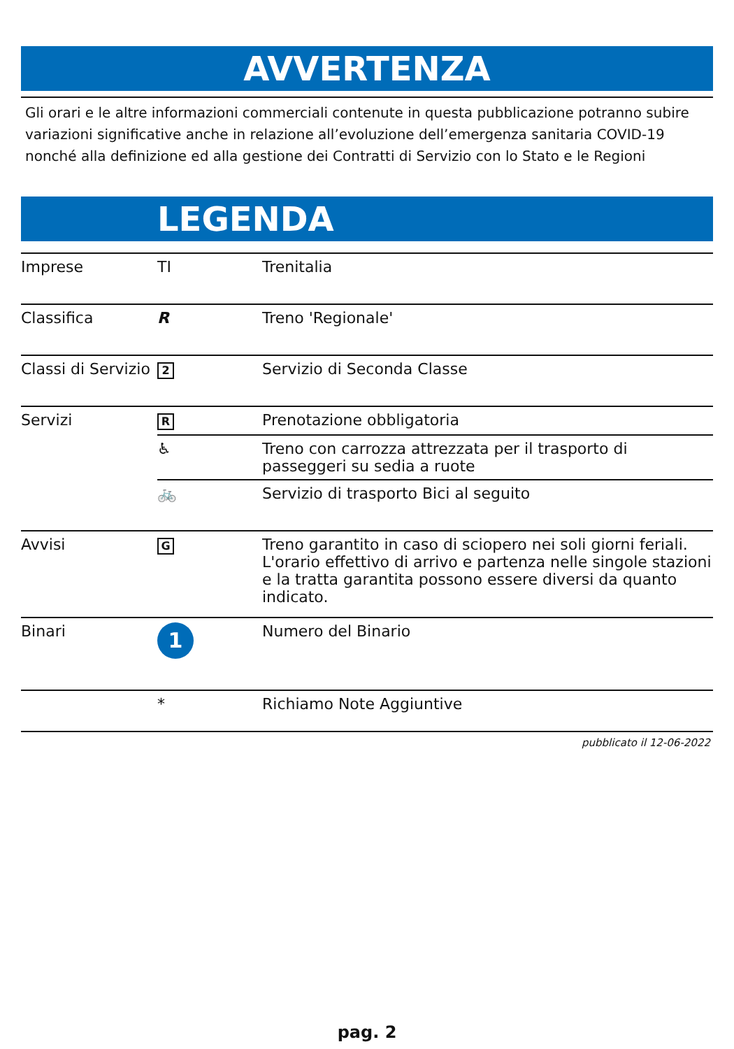AVVERTENZA
Gli orari e le altre informazioni commerciali contenute in questa pubblicazione potranno subire variazioni significative anche in relazione all’evoluzione dell’emergenza sanitaria COVID-19 nonché alla definizione ed alla gestione dei Contratti di Servizio con lo Stato e le Regioni
LEGENDA
| Imprese | TI | Trenitalia |
| Classifica | R | Treno 'Regionale' |
| Classi di Servizio | 2 | Servizio di Seconda Classe |
| Servizi | R | Prenotazione obbligatoria |
| | ♿ | Treno con carrozza attrezzata per il trasporto di passeggeri su sedia a ruote |
| | 🚲 | Servizio di trasporto Bici al seguito |
| Avvisi | G | Treno garantito in caso di sciopero nei soli giorni feriali. L'orario effettivo di arrivo e partenza nelle singole stazioni e la tratta garantita possono essere diversi da quanto indicato. |
| Binari | 1 | Numero del Binario |
| | * | Richiamo Note Aggiuntive |
pubblicato il 12-06-2022
pag. 2